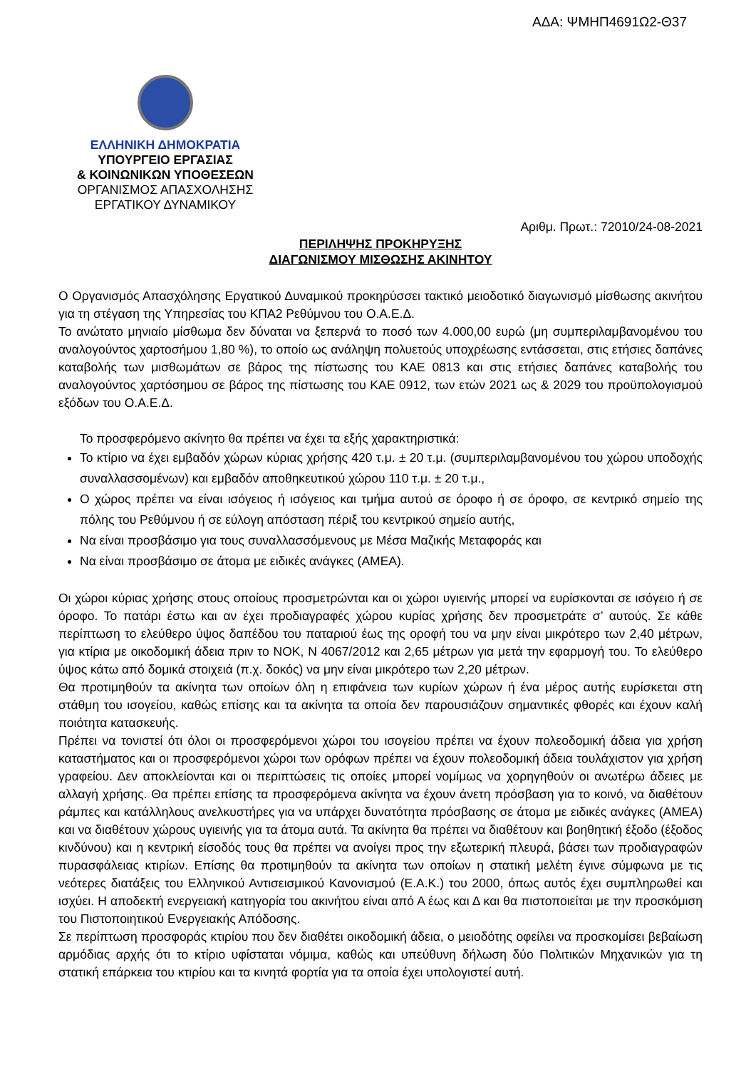ΑΔΑ: ΨΜΗΠ4691Ω2-Θ37
ΕΛΛΗΝΙΚΗ ΔΗΜΟΚΡΑΤΙΑ
ΥΠΟΥΡΓΕΙΟ ΕΡΓΑΣΙΑΣ
& ΚΟΙΝΩΝΙΚΩΝ ΥΠΟΘΕΣΕΩΝ
ΟΡΓΑΝΙΣΜΟΣ ΑΠΑΣΧΟΛΗΣΗΣ
ΕΡΓΑΤΙΚΟΥ ΔΥΝΑΜΙΚΟΥ
Αριθμ. Πρωτ.: 72010/24-08-2021
ΠΕΡΙΛΗΨΗΣ ΠΡΟΚΗΡΥΞΗΣ
ΔΙΑΓΩΝΙΣΜΟΥ ΜΙΣΘΩΣΗΣ ΑΚΙΝΗΤΟΥ
Ο Οργανισμός Απασχόλησης Εργατικού Δυναμικού προκηρύσσει τακτικό μειοδοτικό διαγωνισμό μίσθωσης ακινήτου για τη στέγαση της Υπηρεσίας του ΚΠΑ2 Ρεθύμνου του Ο.Α.Ε.Δ.
Το ανώτατο μηνιαίο μίσθωμα δεν δύναται να ξεπερνά το ποσό των 4.000,00 ευρώ (μη συμπεριλαμβανομένου του αναλογούντος χαρτοσήμου 1,80 %), το οποίο ως ανάληψη πολυετούς υποχρέωσης εντάσσεται, στις ετήσιες δαπάνες καταβολής των μισθωμάτων σε βάρος της πίστωσης του ΚΑΕ 0813 και στις ετήσιες δαπάνες καταβολής του αναλογούντος χαρτόσημου σε βάρος της πίστωσης του ΚΑΕ 0912, των ετών 2021 ως & 2029 του προϋπολογισμού εξόδων του Ο.Α.Ε.Δ.
Το προσφερόμενο ακίνητο θα πρέπει να έχει τα εξής χαρακτηριστικά:
Το κτίριο να έχει εμβαδόν χώρων κύριας χρήσης 420 τ.μ. ± 20 τ.μ. (συμπεριλαμβανομένου του χώρου υποδοχής συναλλασσομένων) και εμβαδόν αποθηκευτικού χώρου 110 τ.μ. ± 20 τ.μ.,
Ο χώρος πρέπει να είναι ισόγειος ή ισόγειος και τμήμα αυτού σε όροφο ή σε όροφο, σε κεντρικό σημείο της πόλης του Ρεθύμνου ή σε εύλογη απόσταση πέριξ του κεντρικού σημείο αυτής,
Να είναι προσβάσιμο για τους συναλλασσόμενους με Μέσα Μαζικής Μεταφοράς και
Να είναι προσβάσιμο σε άτομα με ειδικές ανάγκες (ΑΜΕΑ).
Οι χώροι κύριας χρήσης στους οποίους προσμετρώνται και οι χώροι υγιεινής μπορεί να ευρίσκονται σε ισόγειο ή σε όροφο. Το πατάρι έστω και αν έχει προδιαγραφές χώρου κυρίας χρήσης δεν προσμετράτε σ’ αυτούς. Σε κάθε περίπτωση το ελεύθερο ύψος δαπέδου του παταριού έως της οροφή του να μην είναι μικρότερο των 2,40 μέτρων, για κτίρια με οικοδομική άδεια πριν το ΝΟΚ, Ν 4067/2012 και 2,65 μέτρων για μετά την εφαρμογή του. Το ελεύθερο ύψος κάτω από δομικά στοιχειά (π.χ. δοκός) να μην είναι μικρότερο των 2,20 μέτρων.
Θα προτιμηθούν τα ακίνητα των οποίων όλη η επιφάνεια των κυρίων χώρων ή ένα μέρος αυτής ευρίσκεται στη στάθμη του ισογείου, καθώς επίσης και τα ακίνητα τα οποία δεν παρουσιάζουν σημαντικές φθορές και έχουν καλή ποιότητα κατασκευής.
Πρέπει να τονιστεί ότι όλοι οι προσφερόμενοι χώροι του ισογείου πρέπει να έχουν πολεοδομική άδεια για χρήση καταστήματος και οι προσφερόμενοι χώροι των ορόφων πρέπει να έχουν πολεοδομική άδεια τουλάχιστον για χρήση γραφείου. Δεν αποκλείονται και οι περιπτώσεις τις οποίες μπορεί νομίμως να χορηγηθούν οι ανωτέρω άδειες με αλλαγή χρήσης. Θα πρέπει επίσης τα προσφερόμενα ακίνητα να έχουν άνετη πρόσβαση για το κοινό, να διαθέτουν ράμπες και κατάλληλους ανελκυστήρες για να υπάρχει δυνατότητα πρόσβασης σε άτομα με ειδικές ανάγκες (ΑΜΕΑ) και να διαθέτουν χώρους υγιεινής για τα άτομα αυτά. Τα ακίνητα θα πρέπει να διαθέτουν και βοηθητική έξοδο (έξοδος κινδύνου) και η κεντρική είσοδός τους θα πρέπει να ανοίγει προς την εξωτερική πλευρά, βάσει των προδιαγραφών πυρασφάλειας κτιρίων. Επίσης θα προτιμηθούν τα ακίνητα των οποίων η στατική μελέτη έγινε σύμφωνα με τις νεότερες διατάξεις του Ελληνικού Αντισεισμικού Κανονισμού (Ε.Α.Κ.) του 2000, όπως αυτός έχει συμπληρωθεί και ισχύει. Η αποδεκτή ενεργειακή κατηγορία του ακινήτου είναι από Α έως και Δ και θα πιστοποιείται με την προσκόμιση του Πιστοποιητικού Ενεργειακής Απόδοσης.
Σε περίπτωση προσφοράς κτιρίου που δεν διαθέτει οικοδομική άδεια, ο μειοδότης οφείλει να προσκομίσει βεβαίωση αρμόδιας αρχής ότι το κτίριο υφίσταται νόμιμα, καθώς και υπεύθυνη δήλωση δύο Πολιτικών Μηχανικών για τη στατική επάρκεια του κτιρίου και τα κινητά φορτία για τα οποία έχει υπολογιστεί αυτή.